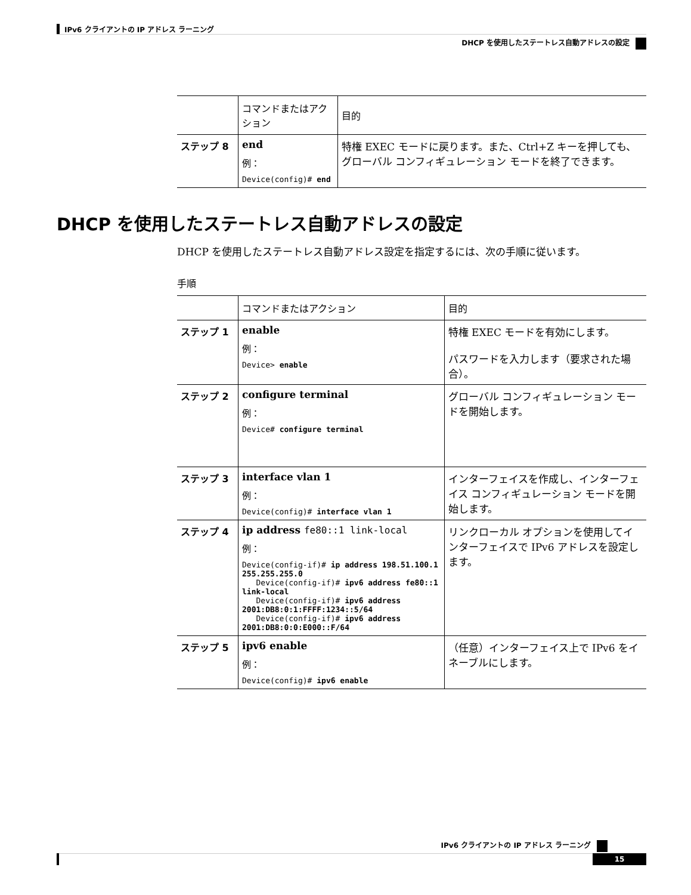IPv6 クライアントの IP アドレス ラーニング
DHCP を使用したステートレス自動アドレスの設定
| | コマンドまたはアクション | 目的 |
| --- | --- | --- |
| ステップ 8 | end 例： Device(config)# end | 特権 EXEC モードに戻ります。また、Ctrl+Z キーを押しても、グローバル コンフィギュレーション モードを終了できます。 |
DHCP を使用したステートレス自動アドレスの設定
DHCP を使用したステートレス自動アドレス設定を指定するには、次の手順に従います。
手順
| | コマンドまたはアクション | 目的 |
| --- | --- | --- |
| ステップ 1 | enable 例： Device> enable | 特権 EXEC モードを有効にします。 パスワードを入力します（要求された場合）。 |
| ステップ 2 | configure terminal 例： Device# configure terminal | グローバル コンフィギュレーション モードを開始します。 |
| ステップ 3 | interface vlan 1 例： Device(config)# interface vlan 1 | インターフェイスを作成し、インターフェイス コンフィギュレーション モードを開始します。 |
| ステップ 4 | ip address fe80::1 link-local 例： Device(config-if)# ip address 198.51.100.1 255.255.255.0 Device(config-if)# ipv6 address fe80::1 link-local Device(config-if)# ipv6 address 2001:DB8:0:1:FFFF:1234::5/64 Device(config-if)# ipv6 address 2001:DB8:0:0:E000::F/64 | リンクローカル オプションを使用してインターフェイスで IPv6 アドレスを設定します。 |
| ステップ 5 | ipv6 enable 例： Device(config)# ipv6 enable | （任意）インターフェイス上で IPv6 をイネーブルにします。 |
IPv6 クライアントの IP アドレス ラーニング
15